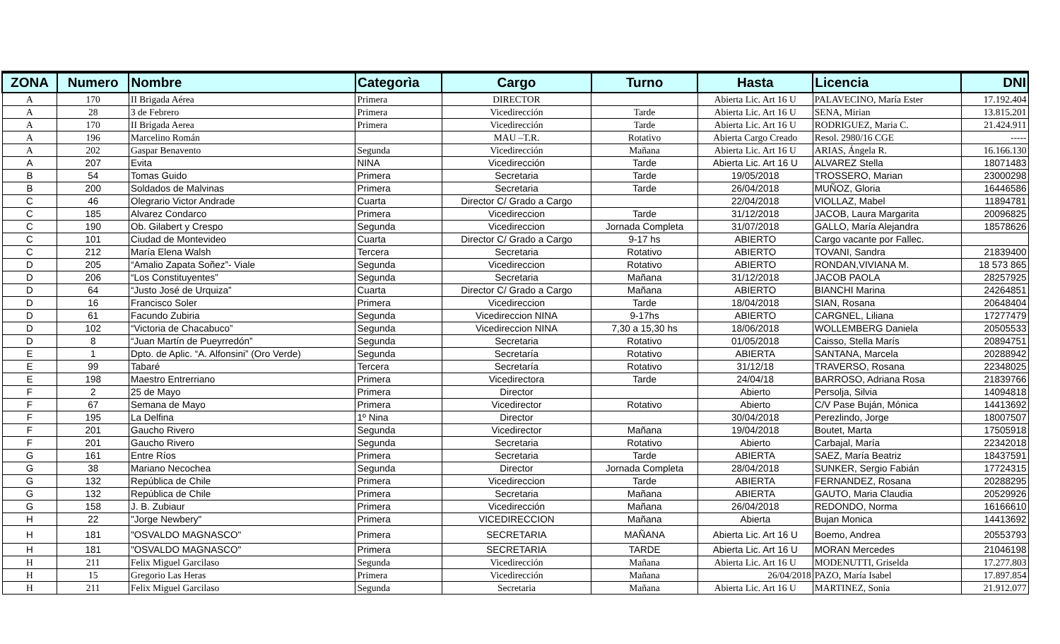| ZONA | Numero | Nombre | Categorìa | Cargo | Turno | Hasta | Licencia | DNI |
| --- | --- | --- | --- | --- | --- | --- | --- | --- |
| A | 170 | II Brigada Aérea | Primera | DIRECTOR | | Abierta Lic. Art 16 U | PALAVECINO, María Ester | 17.192.404 |
| A | 28 | 3 de Febrero | Primera | Vicedirección | Tarde | Abierta Lic. Art 16 U | SENA, Mirian | 13.815.201 |
| A | 170 | II Brigada Aerea | Primera | Vicedirección | Tarde | Abierta Lic. Art 16 U | RODRIGUEZ, Maria C. | 21.424.911 |
| A | 196 | Marcelino Román | | MAU –T.R. | Rotativo | Abierta Cargo Creado | Resol. 2980/16 CGE | ----- |
| A | 202 | Gaspar Benavento | Segunda | Vicedirección | Mañana | Abierta Lic. Art 16 U | ARIAS, Ángela R. | 16.166.130 |
| A | 207 | Evita | NINA | Vicedirección | Tarde | Abierta Lic. Art 16 U | ALVAREZ Stella | 18071483 |
| B | 54 | Tomas Guido | Primera | Secretaria | Tarde | 19/05/2018 | TROSSERO, Marian | 23000298 |
| B | 200 | Soldados de Malvinas | Primera | Secretaria | Tarde | 26/04/2018 | MUÑOZ, Gloria | 16446586 |
| C | 46 | Olegrario Victor Andrade | Cuarta | Director C/ Grado a Cargo | | 22/04/2018 | VIOLLAZ, Mabel | 11894781 |
| C | 185 | Alvarez Condarco | Primera | Vicedireccion | Tarde | 31/12/2018 | JACOB, Laura Margarita | 20096825 |
| C | 190 | Ob. Gilabert y Crespo | Segunda | Vicedireccion | Jornada Completa | 31/07/2018 | GALLO, María Alejandra | 18578626 |
| C | 101 | Ciudad de Montevideo | Cuarta | Director C/ Grado a Cargo | 9-17 hs | ABIERTO | Cargo vacante por Fallec. | |
| C | 212 | María Elena Walsh | Tercera | Secretaria | Rotativo | ABIERTO | TOVANI, Sandra | 21839400 |
| D | 205 | “Amalio Zapata Soñez”- Viale | Segunda | Vicedireccion | Rotativo | ABIERTO | RONDAN,VIVIANA M. | 18 573 865 |
| D | 206 | “Los Constituyentes” | Segunda | Secretaria | Mañana | 31/12/2018 | JACOB PAOLA | 28257925 |
| D | 64 | “Justo José de Urquiza” | Cuarta | Director C/ Grado a Cargo | Mañana | ABIERTO | BIANCHI Marina | 24264851 |
| D | 16 | Francisco Soler | Primera | Vicedireccion | Tarde | 18/04/2018 | SIAN, Rosana | 20648404 |
| D | 61 | Facundo Zubiria | Segunda | Vicedireccion NINA | 9-17hs | ABIERTO | CARGNEL, Liliana | 17277479 |
| D | 102 | “Victoria de Chacabuco” | Segunda | Vicedireccion NINA | 7,30 a 15,30 hs | 18/06/2018 | WOLLEMBERG Daniela | 20505533 |
| D | 8 | “Juan Martín de Pueyrredón” | Segunda | Secretaria | Rotativo | 01/05/2018 | Caisso, Stella Marís | 20894751 |
| E | 1 | Dpto. de Aplic. “A. Alfonsini” (Oro Verde) | Segunda | Secretaría | Rotativo | ABIERTA | SANTANA, Marcela | 20288942 |
| E | 99 | Tabaré | Tercera | Secretaría | Rotativo | 31/12/18 | TRAVERSO, Rosana | 22348025 |
| E | 198 | Maestro Entrerriano | Primera | Vicedirectora | Tarde | 24/04/18 | BARROSO, Adriana Rosa | 21839766 |
| F | 2 | 25 de Mayo | Primera | Director | | Abierto | Persolja, Silvia | 14094818 |
| F | 67 | Semana de Mayo | Primera | Vicedirector | Rotativo | Abierto | C/V Pase Buján, Mónica | 14413692 |
| F | 195 | La Delfina | 1º Nina | Director | | 30/04/2018 | Perezlindo, Jorge | 18007507 |
| F | 201 | Gaucho Rivero | Segunda | Vicedirector | Mañana | 19/04/2018 | Boutet, Marta | 17505918 |
| F | 201 | Gaucho Rivero | Segunda | Secretaria | Rotativo | Abierto | Carbajal, María | 22342018 |
| G | 161 | Entre Ríos | Primera | Secretaria | Tarde | ABIERTA | SAEZ, María Beatriz | 18437591 |
| G | 38 | Mariano Necochea | Segunda | Director | Jornada Completa | 28/04/2018 | SUNKER, Sergio Fabián | 17724315 |
| G | 132 | República de Chile | Primera | Vicedireccion | Tarde | ABIERTA | FERNANDEZ, Rosana | 20288295 |
| G | 132 | República de Chile | Primera | Secretaria | Mañana | ABIERTA | GAUTO, Maria Claudia | 20529926 |
| G | 158 | J. B. Zubiaur | Primera | Vicedirección | Mañana | 26/04/2018 | REDONDO, Norma | 16166610 |
| H | 22 | "Jorge Newbery" | Primera | VICEDIRECCION | Mañana | Abierta | Bujan Monica | 14413692 |
| H | 181 | "OSVALDO MAGNASCO" | Primera | SECRETARIA | MAÑANA | Abierta Lic. Art 16 U | Boemo, Andrea | 20553793 |
| H | 181 | "OSVALDO MAGNASCO" | Primera | SECRETARIA | TARDE | Abierta Lic. Art 16 U | MORAN Mercedes | 21046198 |
| H | 211 | Felix Miguel Garcilaso | Segunda | Vicedirección | Mañana | Abierta Lic. Art 16 U | MODENUTTI, Griselda | 17.277.803 |
| H | 15 | Gregorio Las Heras | Primera | Vicedirección | Mañana | 26/04/2018 | PAZO, María Isabel | 17.897.854 |
| H | 211 | Felix Miguel Garcilaso | Segunda | Secretaria | Mañana | Abierta Lic. Art 16 U | MARTINEZ, Sonia | 21.912.077 |